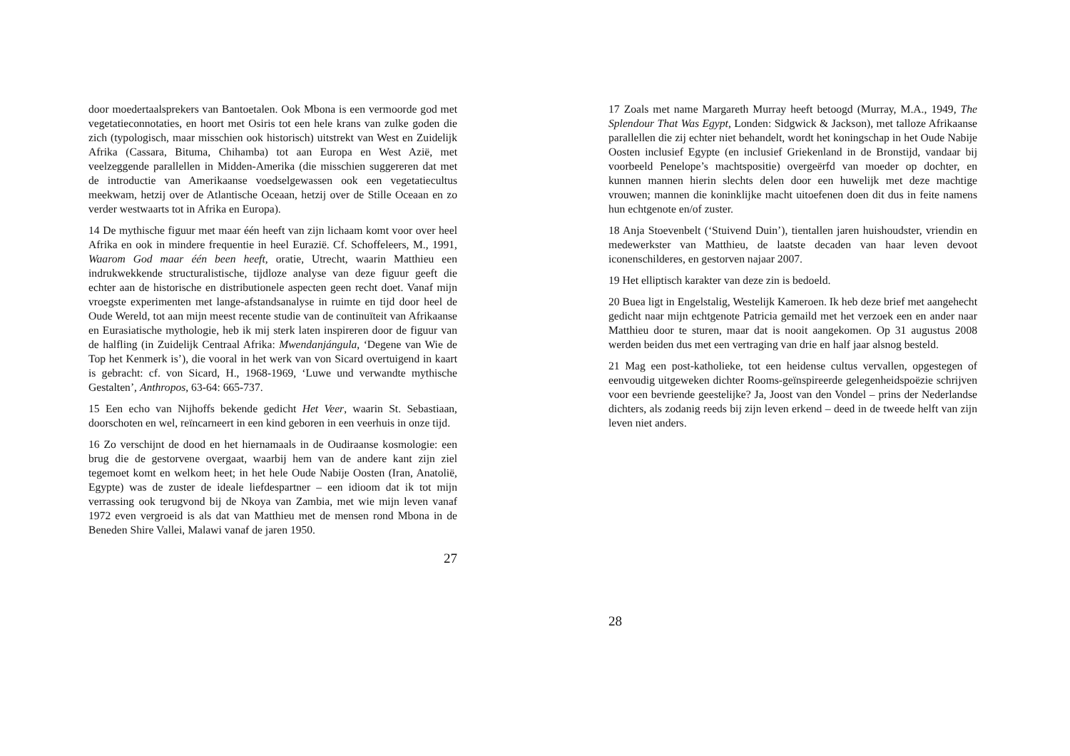door moedertaalsprekers van Bantoetalen. Ook Mbona is een vermoorde god met vegetatieconnotaties, en hoort met Osiris tot een hele krans van zulke goden die zich (typologisch, maar misschien ook historisch) uitstrekt van West en Zuidelijk Afrika (Cassara, Bituma, Chihamba) tot aan Europa en West Azië, met veelzeggende parallellen in Midden-Amerika (die misschien suggereren dat met de introductie van Amerikaanse voedselgewassen ook een vegetatiecultus meekwam, hetzij over de Atlantische Oceaan, hetzij over de Stille Oceaan en zo verder westwaarts tot in Afrika en Europa).
14 De mythische figuur met maar één heeft van zijn lichaam komt voor over heel Afrika en ook in mindere frequentie in heel Eurazië. Cf. Schoffeleers, M., 1991, Waarom God maar één been heeft, oratie, Utrecht, waarin Matthieu een indrukwekkende structuralistische, tijdloze analyse van deze figuur geeft die echter aan de historische en distributionele aspecten geen recht doet. Vanaf mijn vroegste experimenten met lange-afstandsanalyse in ruimte en tijd door heel de Oude Wereld, tot aan mijn meest recente studie van de continuïteit van Afrikaanse en Eurasiatische mythologie, heb ik mij sterk laten inspireren door de figuur van de halfling (in Zuidelijk Centraal Afrika: Mwendanjángula, ‘Degene van Wie de Top het Kenmerk is’), die vooral in het werk van von Sicard overtuigend in kaart is gebracht: cf. von Sicard, H., 1968-1969, ‘Luwe und verwandte mythische Gestalten’, Anthropos, 63-64: 665-737.
15 Een echo van Nijhoffs bekende gedicht Het Veer, waarin St. Sebastiaan, doorschoten en wel, reïncarneert in een kind geboren in een veerhuis in onze tijd.
16 Zo verschijnt de dood en het hiernamaals in de Oudiraanse kosmologie: een brug die de gestorvene overgaat, waarbij hem van de andere kant zijn ziel tegemoet komt en welkom heet; in het hele Oude Nabije Oosten (Iran, Anatolië, Egypte) was de zuster de ideale liefdespartner – een idioom dat ik tot mijn verrassing ook terugvond bij de Nkoya van Zambia, met wie mijn leven vanaf 1972 even vergroeid is als dat van Matthieu met de mensen rond Mbona in de Beneden Shire Vallei, Malawi vanaf de jaren 1950.
27
17 Zoals met name Margareth Murray heeft betoogd (Murray, M.A., 1949, The Splendour That Was Egypt, Londen: Sidgwick & Jackson), met talloze Afrikaanse parallellen die zij echter niet behandelt, wordt het koningschap in het Oude Nabije Oosten inclusief Egypte (en inclusief Griekenland in de Bronstijd, vandaar bij voorbeeld Penelope’s machtspositie) overgeërfd van moeder op dochter, en kunnen mannen hierin slechts delen door een huwelijk met deze machtige vrouwen; mannen die koninklijke macht uitoefenen doen dit dus in feite namens hun echtgenote en/of zuster.
18 Anja Stoevenbelt (‘Stuivend Duin’), tientallen jaren huishoudster, vriendin en medewerkster van Matthieu, de laatste decaden van haar leven devoot iconenschilderes, en gestorven najaar 2007.
19 Het elliptisch karakter van deze zin is bedoeld.
20 Buea ligt in Engelstalig, Westelijk Kameroen. Ik heb deze brief met aangehecht gedicht naar mijn echtgenote Patricia gemaild met het verzoek een en ander naar Matthieu door te sturen, maar dat is nooit aangekomen. Op 31 augustus 2008 werden beiden dus met een vertraging van drie en half jaar alsnog besteld.
21 Mag een post-katholieke, tot een heidense cultus vervallen, opgestegen of eenvoudig uitgeweken dichter Rooms-geïnspireerde gelegenheidspoëzie schrijven voor een bevriende geestelijke? Ja, Joost van den Vondel – prins der Nederlandse dichters, als zodanig reeds bij zijn leven erkend – deed in de tweede helft van zijn leven niet anders.
28